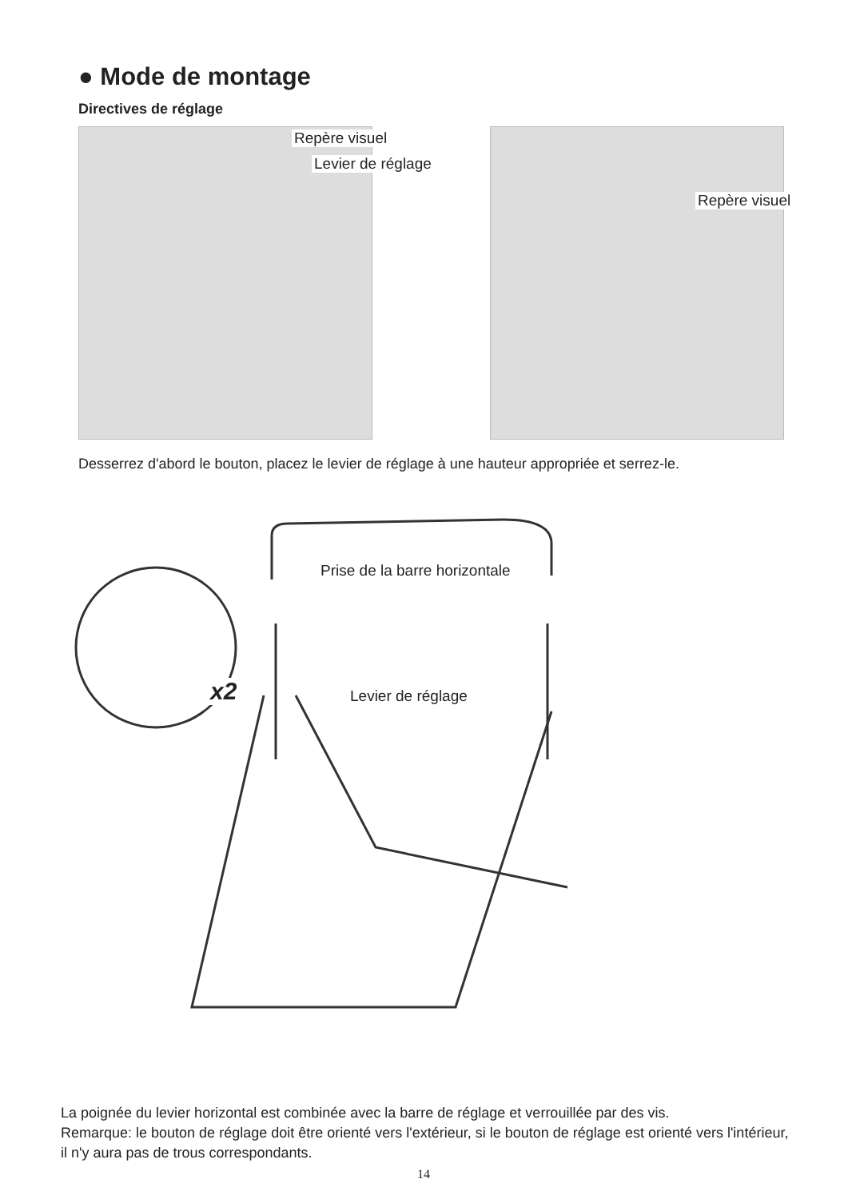● Mode de montage
Directives de réglage
Repère visuel
Levier de réglage
Repère visuel
Desserrez d'abord le bouton, placez le levier de réglage à une hauteur appropriée et serrez-le.
Prise de la barre horizontale
x2 Levier de réglage
La poignée du levier horizontal est combinée avec la barre de réglage et verrouillée par des vis.
Remarque: le bouton de réglage doit être orienté vers l'extérieur, si le bouton de réglage est orienté vers l'intérieur, il n'y aura pas de trous correspondants.
14